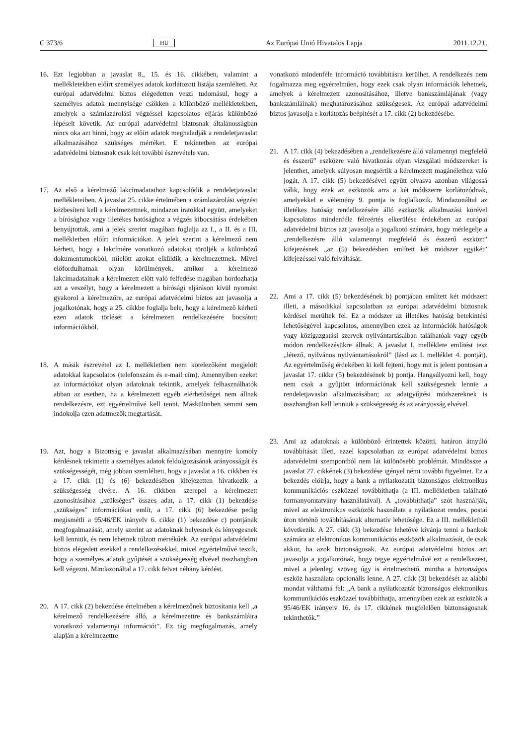C 373/6 HU Az Európai Unió Hivatalos Lapja 2011.12.21.
16. Ezt legjobban a javaslat 8., 15. és 16. cikkében, valamint a mellékletekben előírt személyes adatok korlátozott listája szemlélteti. Az európai adatvédelmi biztos elégedetten veszi tudomásul, hogy a személyes adatok mennyisége csökken a különböző mellékletekben, amelyek a számlazárolási végzéssel kapcsolatos eljárás különböző lépéseit követik. Az európai adatvédelmi biztosnak általánosságban nincs oka azt hinni, hogy az előírt adatok meghaladják a rendeletjavaslat alkalmazásához szükséges mértéket. E tekintetben az európai adatvédelmi biztosnak csak két további észrevétele van.
17. Az első a kérelmező lakcímadataihoz kapcsolódik a rendeletjavaslat mellékleteiben. A javaslat 25. cikke értelmében a számlazárolási végzést kézbesíteni kell a kérelmezettnek, mindazon iratokkal együtt, amelyeket a bírósághoz vagy illetékes hatósághoz a végzés kibocsátása érdekében benyújtottak, ami a jelek szerint magában foglalja az I., a II. és a III. mellékletben előírt információkat. A jelek szerint a kérelmező nem kérheti, hogy a lakcímére vonatkozó adatokat töröljék a különböző dokumentumokból, mielőtt azokat elküldik a kérelmezettnek. Mivel előfordulhatnak olyan körülmények, amikor a kérelmező lakcímadatainak a kérelmezett előtt való felfedése magában hordozhatja azt a veszélyt, hogy a kérelmezett a bírósági eljáráson kívül nyomást gyakorol a kérelmezőre, az európai adatvédelmi biztos azt javasolja a jogalkotónak, hogy a 25. cikkbe foglalja bele, hogy a kérelmező kérheti ezen adatok törlését a kérelmezett rendelkezésére bocsátott információkból.
18. A másik észrevétel az I. mellékletben nem kötelezőként megjelölt adatokkal kapcsolatos (telefonszám és e-mail cím). Amennyiben ezeket az információkat olyan adatoknak tekintik, amelyek felhasználhatók abban az esetben, ha a kérelmezett egyéb elérhetőségei nem állnak rendelkezésre, ezt egyértelművé kell tenni. Máskülönben semmi sem indokolja ezen adatmezők megtartását.
19. Azt, hogy a Bizottság e javaslat alkalmazásában mennyire komoly kérdésnek tekintette a személyes adatok feldolgozásának arányosságát és szükségességét, még jobban szemlélteti, hogy a javaslat a 16. cikkben és a 17. cikk (1) és (6) bekezdésében kifejezetten hivatkozik a szükségesség elvére. A 16. cikkben szerepel a kérelmezett azonosításához „szükséges” összes adat, a 17. cikk (1) bekezdése „szükséges” információkat említ, a 17. cikk (6) bekezdése pedig megismétli a 95/46/EK irányelv 6. cikke (1) bekezdése c) pontjának megfogalmazását, amely szerint az adatoknak helyesnek és lényegesnek kell lenniük, és nem lehetnek túlzott mértékűek. Az európai adatvédelmi biztos elégedett ezekkel a rendelkezésekkel, mivel egyértelművé teszik, hogy a személyes adatok gyűjtését a szükségesség elvével összhangban kell végezni. Mindazonáltal a 17. cikk felvet néhány kérdést.
20. A 17. cikk (2) bekezdése értelmében a kérelmezőnek biztosítania kell „a kérelmező rendelkezésére álló, a kérelmezettre és bankszámláira vonatkozó valamennyi információt”. Ez tág megfogalmazás, amely alapján a kérelmezettre
vonatkozó mindenféle információ továbbításra kerülhet. A rendelkezés nem fogalmazza meg egyértelműen, hogy ezek csak olyan információk lehetnek, amelyek a kérelmezett azonosításához, illetve bankszámlájának (vagy bankszámláinak) meghatározásához szükségesek. Az európai adatvédelmi biztos javasolja e korlátozás beépítését a 17. cikk (2) bekezdésébe.
21. A 17. cikk (4) bekezdésében a „rendelkezésre álló valamennyi megfelelő és ésszerű” eszközre való hivatkozás olyan vizsgálati módszereket is jelenthet, amelyek súlyosan megsértik a kérelmezett magánélethez való jogát. A 17. cikk (5) bekezdésével együtt olvasva azonban világossá válik, hogy ezek az eszközök arra a két módszerre korlátozódnak, amelyekkel e vélemény 9. pontja is foglalkozik. Mindazonáltal az illetékes hatóság rendelkezésére álló eszközök alkalmazási körével kapcsolatos mindenféle félreértés elkerülése érdekében az európai adatvédelmi biztos azt javasolja a jogalkotó számára, hogy mérlegelje a „rendelkezésre álló valamennyi megfelelő és ésszerű eszközt” kifejezésnek „az (5) bekezdésben említett két módszer egyikét” kifejezéssel való felváltását.
22. Ami a 17. cikk (5) bekezdésének b) pontjában említett két módszert illeti, a másodikkal kapcsolatban az európai adatvédelmi biztosnak kérdései merültek fel. Ez a módszer az illetékes hatóság betekintési lehetőségével kapcsolatos, amennyiben ezek az információk hatóságok vagy közigazgatási szervek nyilvántartásaiban találhatóak vagy egyéb módon rendelkezésükre állnak. A javaslat I. melléklete említést tesz „létező, nyilvános nyilvántartásokról” (lásd az I. melléklet 4. pontját). Az egyértelműség érdekében ki kell fejteni, hogy mit is jelent pontosan a javaslat 17. cikke (5) bekezdésének b) pontja. Hangsúlyozni kell, hogy nem csak a gyűjtött információnak kell szükségesnek lennie a rendeletjavaslat alkalmazásában; az adatgyűjtési módszereknek is összhangban kell lenniük a szükségesség és az arányosság elvével.
23. Ami az adatoknak a különböző érintettek közötti, határon átnyúló továbbítását illeti, ezzel kapcsolatban az európai adatvédelmi biztos adatvédelmi szempontból nem lát különösebb problémát. Mindössze a javaslat 27. cikkének (3) bekezdése igényel némi további figyelmet. Ez a bekezdés előírja, hogy a bank a nyilatkozatát biztonságos elektronikus kommunikációs eszközzel továbbíthatja (a III. mellékletben található formanyomtatvány használatával). A „továbbíthatja” szót használják, mivel az elektronikus eszközök használata a nyilatkozat rendes, postai úton történő továbbításának alternatív lehetősége. Ez a III. mellékletből következik. A 27. cikk (3) bekezdése lehetővé kívánja tenni a bankok számára az elektronikus kommunikációs eszközök alkalmazását, de csak akkor, ha azok biztonságosak. Az európai adatvédelmi biztos azt javasolja a jogalkotónak, hogy tegye egyértelművé ezt a rendelkezést, mivel a jelenlegi szöveg úgy is értelmezhető, mintha a biztonságos eszköz használata opcionális lenne. A 27. cikk (3) bekezdését az alábbi mondat válthatná fel: „A bank a nyilatkozatát biztonságos elektronikus kommunikációs eszközzel továbbíthatja, amennyiben ezek az eszközök a 95/46/EK irányelv 16. és 17. cikkének megfelelően biztonságosnak tekinthetők.”